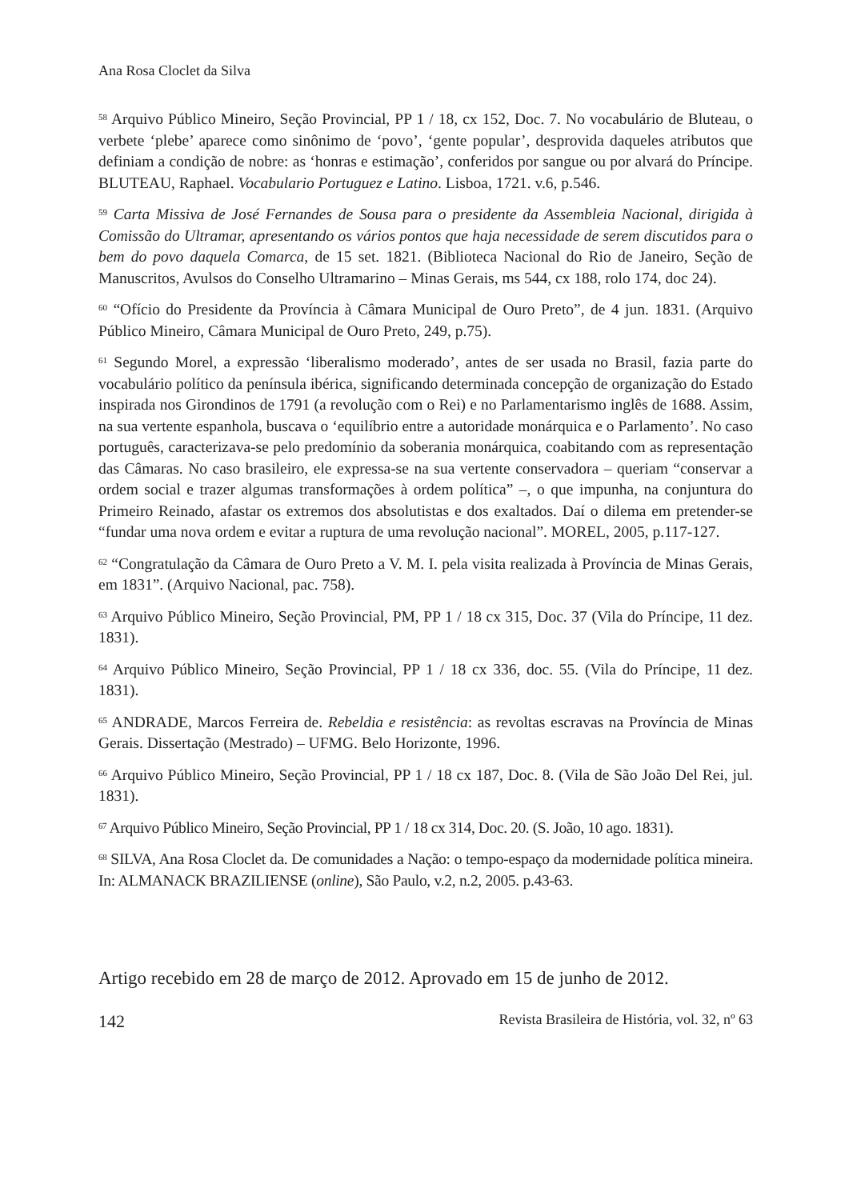Ana Rosa Cloclet da Silva
<sup>58</sup> Arquivo Público Mineiro, Seção Provincial, PP 1 / 18, cx 152, Doc. 7. No vocabulário de Bluteau, o verbete ‘plebe’ aparece como sinônimo de ‘povo’, ‘gente popular’, desprovida daqueles atributos que definiam a condição de nobre: as ‘honras e estimação’, conferidos por sangue ou por alvará do Príncipe. BLUTEAU, Raphael. Vocabulario Portuguez e Latino. Lisboa, 1721. v.6, p.546.
<sup>59</sup> Carta Missiva de José Fernandes de Sousa para o presidente da Assembleia Nacional, dirigida à Comissão do Ultramar, apresentando os vários pontos que haja necessidade de serem discutidos para o bem do povo daquela Comarca, de 15 set. 1821. (Biblioteca Nacional do Rio de Janeiro, Seção de Manuscritos, Avulsos do Conselho Ultramarino – Minas Gerais, ms 544, cx 188, rolo 174, doc 24).
<sup>60</sup> “Ofício do Presidente da Província à Câmara Municipal de Ouro Preto”, de 4 jun. 1831. (Arquivo Público Mineiro, Câmara Municipal de Ouro Preto, 249, p.75).
<sup>61</sup> Segundo Morel, a expressão ‘liberalismo moderado’, antes de ser usada no Brasil, fazia parte do vocabulário político da península ibérica, significando determinada concepção de organização do Estado inspirada nos Girondinos de 1791 (a revolução com o Rei) e no Parlamentarismo inglês de 1688. Assim, na sua vertente espanhola, buscava o ‘equilíbrio entre a autoridade monárquica e o Parlamento’. No caso português, caracterizava-se pelo predomínio da soberania monárquica, coabitando com as representação das Câmaras. No caso brasileiro, ele expressa-se na sua vertente conservadora – queriam “conservar a ordem social e trazer algumas transformações à ordem política” –, o que impunha, na conjuntura do Primeiro Reinado, afastar os extremos dos absolutistas e dos exaltados. Daí o dilema em pretender-se “fundar uma nova ordem e evitar a ruptura de uma revolução nacional”. MOREL, 2005, p.117-127.
<sup>62</sup> “Congratulação da Câmara de Ouro Preto a V. M. I. pela visita realizada à Província de Minas Gerais, em 1831”. (Arquivo Nacional, pac. 758).
<sup>63</sup> Arquivo Público Mineiro, Seção Provincial, PM, PP 1 / 18 cx 315, Doc. 37 (Vila do Príncipe, 11 dez. 1831).
<sup>64</sup> Arquivo Público Mineiro, Seção Provincial, PP 1 / 18 cx 336, doc. 55. (Vila do Príncipe, 11 dez. 1831).
<sup>65</sup> ANDRADE, Marcos Ferreira de. Rebeldia e resistência: as revoltas escravas na Província de Minas Gerais. Dissertação (Mestrado) – UFMG. Belo Horizonte, 1996.
<sup>66</sup> Arquivo Público Mineiro, Seção Provincial, PP 1 / 18 cx 187, Doc. 8. (Vila de São João Del Rei, jul. 1831).
<sup>67</sup> Arquivo Público Mineiro, Seção Provincial, PP 1 / 18 cx 314, Doc. 20. (S. João, 10 ago. 1831).
<sup>68</sup> SILVA, Ana Rosa Cloclet da. De comunidades a Nação: o tempo-espaço da modernidade política mineira. In: ALMANACK BRAZILIENSE (online), São Paulo, v.2, n.2, 2005. p.43-63.
Artigo recebido em 28 de março de 2012. Aprovado em 15 de junho de 2012.
142 Revista Brasileira de História, vol. 32, nº 63